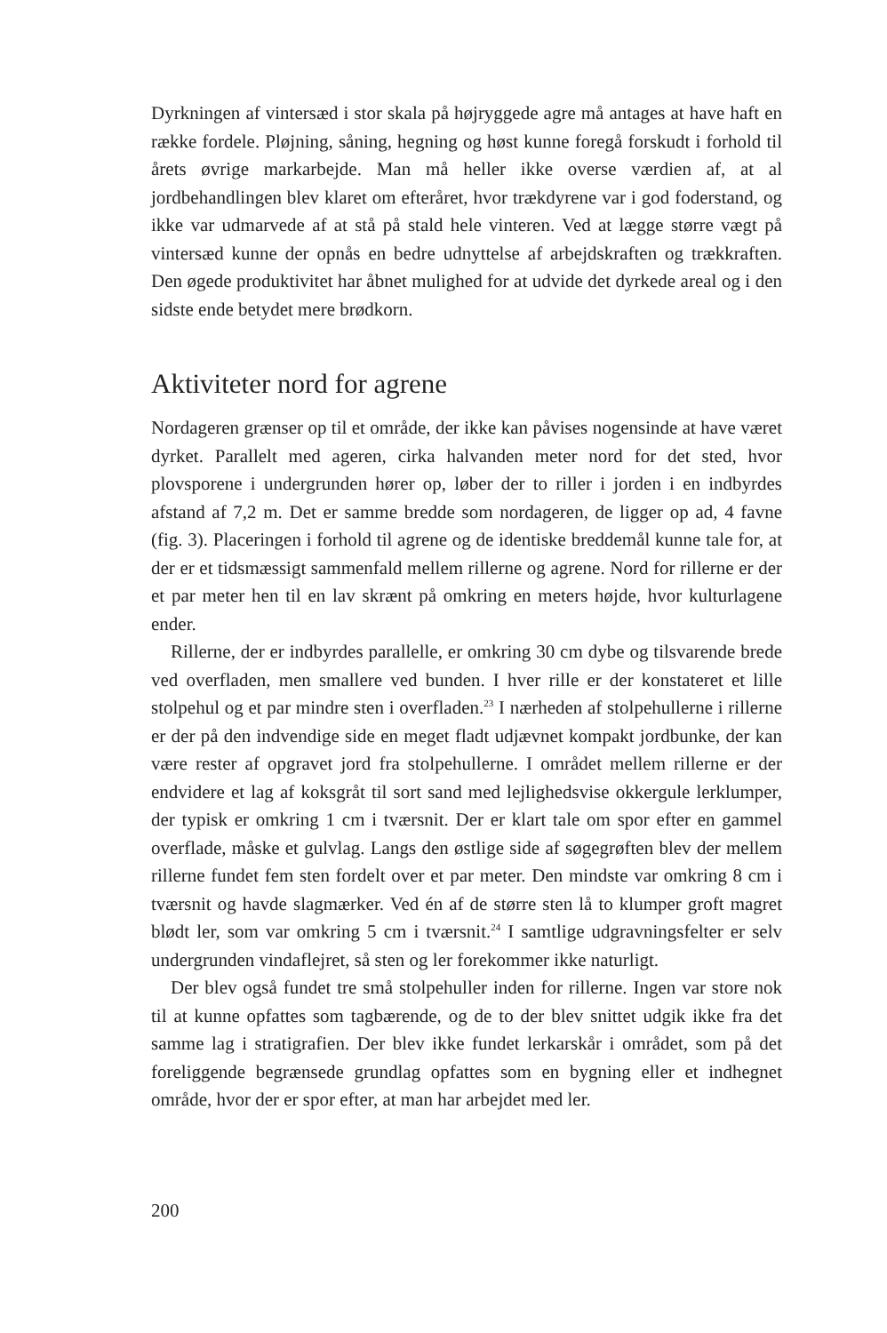Dyrkningen af vintersæd i stor skala på højryggede agre må antages at have haft en række fordele. Pløjning, såning, hegning og høst kunne foregå forskudt i forhold til årets øvrige markarbejde. Man må heller ikke overse værdien af, at al jordbehandlingen blev klaret om efteråret, hvor trækdyrene var i god foderstand, og ikke var udmarvede af at stå på stald hele vinteren. Ved at lægge større vægt på vintersæd kunne der opnås en bedre udnyttelse af arbejdskraften og trækkraften. Den øgede produktivitet har åbnet mulighed for at udvide det dyrkede areal og i den sidste ende betydet mere brødkorn.
Aktiviteter nord for agrene
Nordageren grænser op til et område, der ikke kan påvises nogensinde at have været dyrket. Parallelt med ageren, cirka halvanden meter nord for det sted, hvor plovsporene i undergrunden hører op, løber der to riller i jorden i en indbyrdes afstand af 7,2 m. Det er samme bredde som nordageren, de ligger op ad, 4 favne (fig. 3). Placeringen i forhold til agrene og de identiske breddemål kunne tale for, at der er et tidsmæssigt sammenfald mellem rillerne og agrene. Nord for rillerne er der et par meter hen til en lav skrænt på omkring en meters højde, hvor kulturlagene ender.
Rillerne, der er indbyrdes parallelle, er omkring 30 cm dybe og tilsvarende brede ved overfladen, men smallere ved bunden. I hver rille er der konstateret et lille stolpehul og et par mindre sten i overfladen.<sup>23</sup> I nærheden af stolpehullerne i rillerne er der på den indvendige side en meget fladt udjævnet kompakt jordbunke, der kan være rester af opgravet jord fra stolpehullerne. I området mellem rillerne er der endvidere et lag af koksgråt til sort sand med lejlighedsvise okkergule lerklumper, der typisk er omkring 1 cm i tværsnit. Der er klart tale om spor efter en gammel overflade, måske et gulvlag. Langs den østlige side af søgegrøften blev der mellem rillerne fundet fem sten fordelt over et par meter. Den mindste var omkring 8 cm i tværsnit og havde slagmærker. Ved én af de større sten lå to klumper groft magret blødt ler, som var omkring 5 cm i tværsnit.<sup>24</sup> I samtlige udgravningsfelter er selv undergrunden vindaflejret, så sten og ler forekommer ikke naturligt.
Der blev også fundet tre små stolpehuller inden for rillerne. Ingen var store nok til at kunne opfattes som tagbærende, og de to der blev snittet udgik ikke fra det samme lag i stratigrafien. Der blev ikke fundet lerkarskår i området, som på det foreliggende begrænsede grundlag opfattes som en bygning eller et indhegnet område, hvor der er spor efter, at man har arbejdet med ler.
200